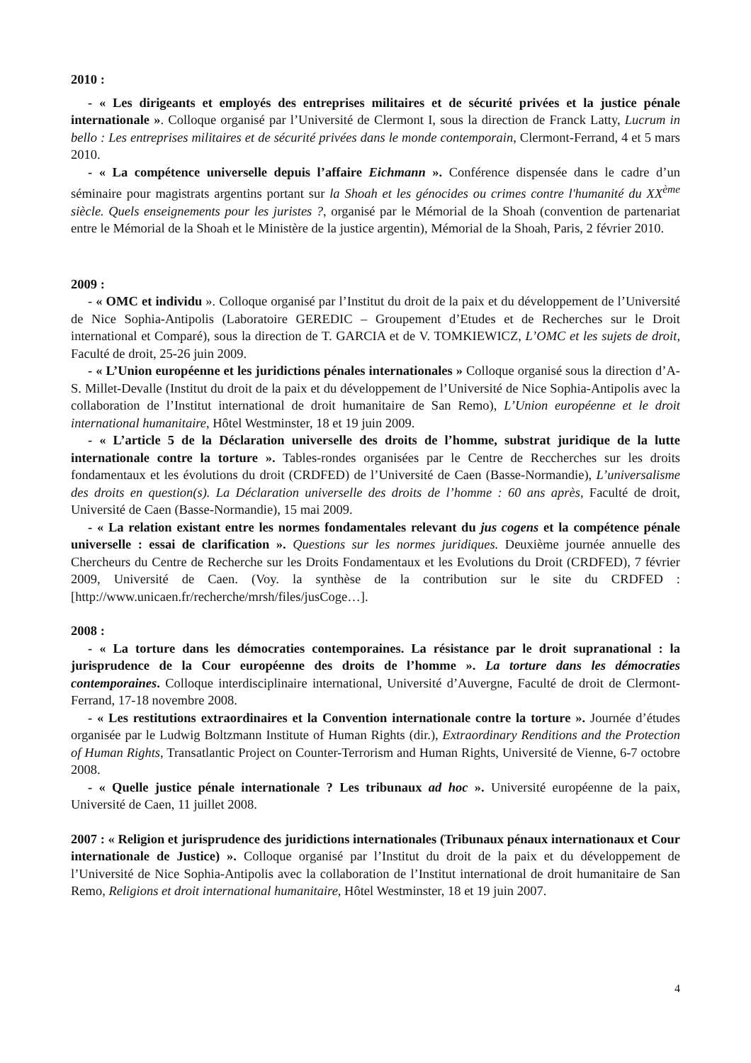2010 :
- « Les dirigeants et employés des entreprises militaires et de sécurité privées et la justice pénale internationale ». Colloque organisé par l’Université de Clermont I, sous la direction de Franck Latty, Lucrum in bello : Les entreprises militaires et de sécurité privées dans le monde contemporain, Clermont-Ferrand, 4 et 5 mars 2010.
- « La compétence universelle depuis l’affaire Eichmann ». Conférence dispensée dans le cadre d’un séminaire pour magistrats argentins portant sur la Shoah et les génocides ou crimes contre l'humanité du XX<sup>ème</sup> siècle. Quels enseignements pour les juristes ?, organisé par le Mémorial de la Shoah (convention de partenariat entre le Mémorial de la Shoah et le Ministère de la justice argentin), Mémorial de la Shoah, Paris, 2 février 2010.
2009 :
- « OMC et individu ». Colloque organisé par l’Institut du droit de la paix et du développement de l’Université de Nice Sophia-Antipolis (Laboratoire GEREDIC – Groupement d’Etudes et de Recherches sur le Droit international et Comparé), sous la direction de T. GARCIA et de V. TOMKIEWICZ, L’OMC et les sujets de droit, Faculté de droit, 25-26 juin 2009.
- « L’Union européenne et les juridictions pénales internationales » Colloque organisé sous la direction d’A-S. Millet-Devalle (Institut du droit de la paix et du développement de l’Université de Nice Sophia-Antipolis avec la collaboration de l’Institut international de droit humanitaire de San Remo), L’Union européenne et le droit international humanitaire, Hôtel Westminster, 18 et 19 juin 2009.
- « L’article 5 de la Déclaration universelle des droits de l’homme, substrat juridique de la lutte internationale contre la torture ». Tables-rondes organisées par le Centre de Reccherches sur les droits fondamentaux et les évolutions du droit (CRDFED) de l’Université de Caen (Basse-Normandie), L’universalisme des droits en question(s). La Déclaration universelle des droits de l’homme : 60 ans après, Faculté de droit, Université de Caen (Basse-Normandie), 15 mai 2009.
- « La relation existant entre les normes fondamentales relevant du jus cogens et la compétence pénale universelle : essai de clarification ». Questions sur les normes juridiques. Deuxième journée annuelle des Chercheurs du Centre de Recherche sur les Droits Fondamentaux et les Evolutions du Droit (CRDFED), 7 février 2009, Université de Caen. (Voy. la synthèse de la contribution sur le site du CRDFED : [http://www.unicaen.fr/recherche/mrsh/files/jusCoge…].
2008 :
- « La torture dans les démocraties contemporaines. La résistance par le droit supranational : la jurisprudence de la Cour européenne des droits de l’homme ». La torture dans les démocraties contemporaines. Colloque interdisciplinaire international, Université d’Auvergne, Faculté de droit de Clermont-Ferrand, 17-18 novembre 2008.
- « Les restitutions extraordinaires et la Convention internationale contre la torture ». Journée d’études organisée par le Ludwig Boltzmann Institute of Human Rights (dir.), Extraordinary Renditions and the Protection of Human Rights, Transatlantic Project on Counter-Terrorism and Human Rights, Université de Vienne, 6-7 octobre 2008.
- « Quelle justice pénale internationale ? Les tribunaux ad hoc ». Université européenne de la paix, Université de Caen, 11 juillet 2008.
2007 : « Religion et jurisprudence des juridictions internationales (Tribunaux pénaux internationaux et Cour internationale de Justice) ». Colloque organisé par l’Institut du droit de la paix et du développement de l’Université de Nice Sophia-Antipolis avec la collaboration de l’Institut international de droit humanitaire de San Remo, Religions et droit international humanitaire, Hôtel Westminster, 18 et 19 juin 2007.
4